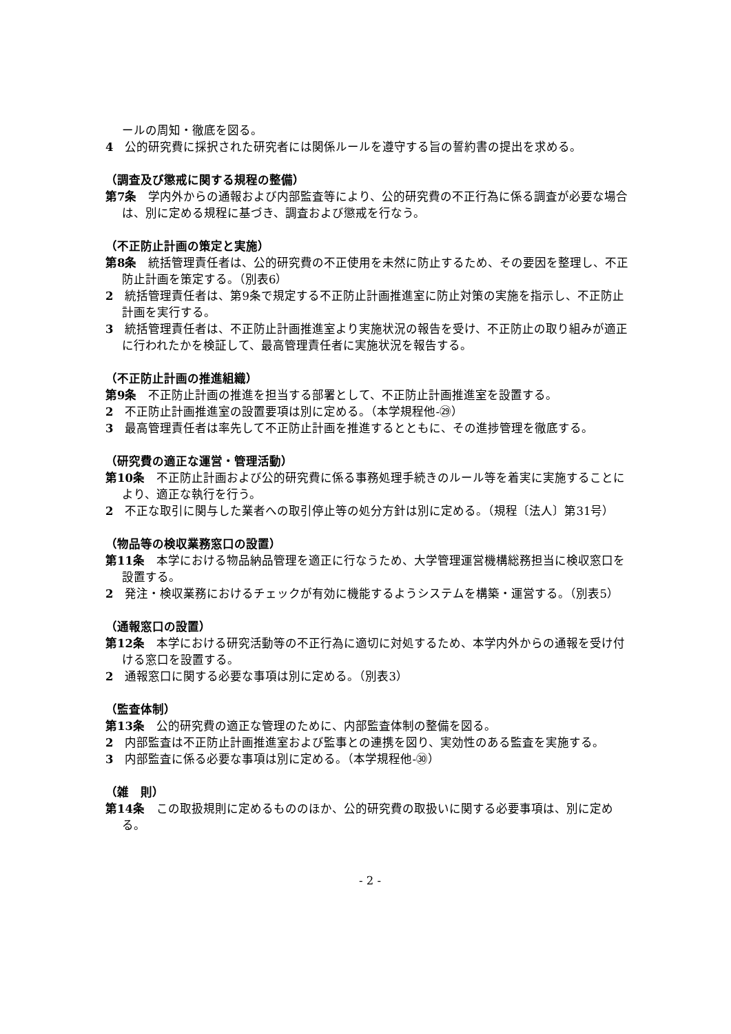ールの周知・徹底を図る。
4　公的研究費に採択された研究者には関係ルールを遵守する旨の誓約書の提出を求める。
（調査及び懲戒に関する規程の整備）
第7条　学内外からの通報および内部監査等により、公的研究費の不正行為に係る調査が必要な場合は、別に定める規程に基づき、調査および懲戒を行なう。
（不正防止計画の策定と実施）
第8条　統括管理責任者は、公的研究費の不正使用を未然に防止するため、その要因を整理し、不正防止計画を策定する。（別表6）
2　統括管理責任者は、第9条で規定する不正防止計画推進室に防止対策の実施を指示し、不正防止計画を実行する。
3　統括管理責任者は、不正防止計画推進室より実施状況の報告を受け、不正防止の取り組みが適正に行われたかを検証して、最高管理責任者に実施状況を報告する。
（不正防止計画の推進組織）
第9条　不正防止計画の推進を担当する部署として、不正防止計画推進室を設置する。
2　不正防止計画推進室の設置要項は別に定める。（本学規程他-㉙）
3　最高管理責任者は率先して不正防止計画を推進するとともに、その進捗管理を徹底する。
（研究費の適正な運営・管理活動）
第10条　不正防止計画および公的研究費に係る事務処理手続きのルール等を着実に実施することにより、適正な執行を行う。
2　不正な取引に関与した業者への取引停止等の処分方針は別に定める。（規程〔法人〕第31号）
（物品等の検収業務窓口の設置）
第11条　本学における物品納品管理を適正に行なうため、大学管理運営機構総務担当に検収窓口を設置する。
2　発注・検収業務におけるチェックが有効に機能するようシステムを構築・運営する。（別表5）
（通報窓口の設置）
第12条　本学における研究活動等の不正行為に適切に対処するため、本学内外からの通報を受け付ける窓口を設置する。
2　通報窓口に関する必要な事項は別に定める。（別表3）
（監査体制）
第13条　公的研究費の適正な管理のために、内部監査体制の整備を図る。
2　内部監査は不正防止計画推進室および監事との連携を図り、実効性のある監査を実施する。
3　内部監査に係る必要な事項は別に定める。（本学規程他-㉚）
（雑　則）
第14条　この取扱規則に定めるもののほか、公的研究費の取扱いに関する必要事項は、別に定める。
- 2 -